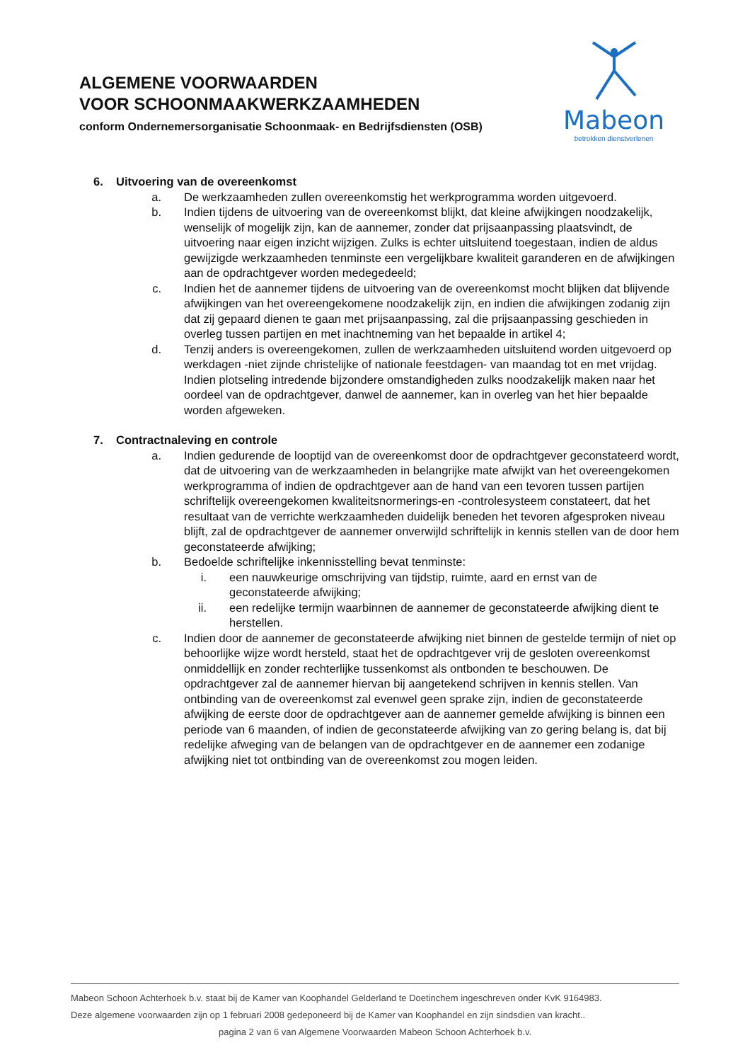ALGEMENE VOORWAARDEN
VOOR SCHOONMAAKWERKZAAMHEDEN
conform Ondernemersorganisatie Schoonmaak- en Bedrijfsdiensten (OSB)
Mabeon
betrokken dienstverlenen
6. Uitvoering van de overeenkomst
a. De werkzaamheden zullen overeenkomstig het werkprogramma worden uitgevoerd.
b. Indien tijdens de uitvoering van de overeenkomst blijkt, dat kleine afwijkingen noodzakelijk, wenselijk of mogelijk zijn, kan de aannemer, zonder dat prijsaanpassing plaatsvindt, de uitvoering naar eigen inzicht wijzigen. Zulks is echter uitsluitend toegestaan, indien de aldus gewijzigde werkzaamheden tenminste een vergelijkbare kwaliteit garanderen en de afwijkingen aan de opdrachtgever worden medegedeeld;
c. Indien het de aannemer tijdens de uitvoering van de overeenkomst mocht blijken dat blijvende afwijkingen van het overeengekomene noodzakelijk zijn, en indien die afwijkingen zodanig zijn dat zij gepaard dienen te gaan met prijsaanpassing, zal die prijsaanpassing geschieden in overleg tussen partijen en met inachtneming van het bepaalde in artikel 4;
d. Tenzij anders is overeengekomen, zullen de werkzaamheden uitsluitend worden uitgevoerd op werkdagen -niet zijnde christelijke of nationale feestdagen- van maandag tot en met vrijdag. Indien plotseling intredende bijzondere omstandigheden zulks noodzakelijk maken naar het oordeel van de opdrachtgever, danwel de aannemer, kan in overleg van het hier bepaalde worden afgeweken.
7. Contractnaleving en controle
a. Indien gedurende de looptijd van de overeenkomst door de opdrachtgever geconstateerd wordt, dat de uitvoering van de werkzaamheden in belangrijke mate afwijkt van het overeengekomen werkprogramma of indien de opdrachtgever aan de hand van een tevoren tussen partijen schriftelijk overeengekomen kwaliteitsnormerings-en -controlesysteem constateert, dat het resultaat van de verrichte werkzaamheden duidelijk beneden het tevoren afgesproken niveau blijft, zal de opdrachtgever de aannemer onverwijld schriftelijk in kennis stellen van de door hem geconstateerde afwijking;
b. Bedoelde schriftelijke inkennisstelling bevat tenminste:
i. een nauwkeurige omschrijving van tijdstip, ruimte, aard en ernst van de geconstateerde afwijking;
ii. een redelijke termijn waarbinnen de aannemer de geconstateerde afwijking dient te herstellen.
c. Indien door de aannemer de geconstateerde afwijking niet binnen de gestelde termijn of niet op behoorlijke wijze wordt hersteld, staat het de opdrachtgever vrij de gesloten overeenkomst onmiddellijk en zonder rechterlijke tussenkomst als ontbonden te beschouwen. De opdrachtgever zal de aannemer hiervan bij aangetekend schrijven in kennis stellen. Van ontbinding van de overeenkomst zal evenwel geen sprake zijn, indien de geconstateerde afwijking de eerste door de opdrachtgever aan de aannemer gemelde afwijking is binnen een periode van 6 maanden, of indien de geconstateerde afwijking van zo gering belang is, dat bij redelijke afweging van de belangen van de opdrachtgever en de aannemer een zodanige afwijking niet tot ontbinding van de overeenkomst zou mogen leiden.
Mabeon Schoon Achterhoek b.v. staat bij de Kamer van Koophandel Gelderland te Doetinchem ingeschreven onder KvK 9164983.
Deze algemene voorwaarden zijn op 1 februari 2008 gedeponeerd bij de Kamer van Koophandel en zijn sindsdien van kracht..
pagina 2 van 6 van Algemene Voorwaarden Mabeon Schoon Achterhoek b.v.